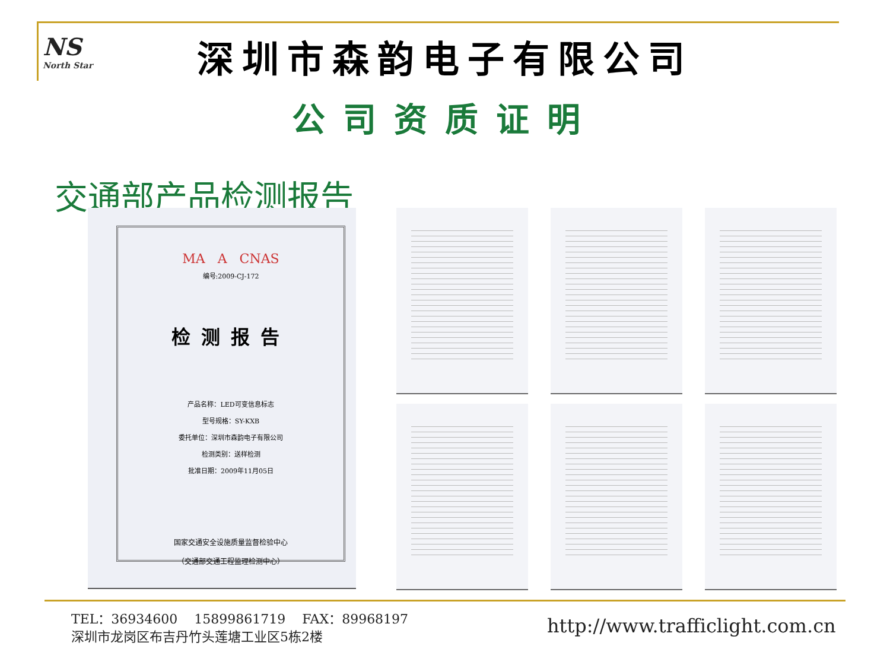NS
North Star
深圳市森韵电子有限公司
公司资质证明
交通部产品检测报告
MA A CNAS
编号:2009-CJ-172
检测报告
产品名称：LED可变信息标志
型号规格：SY-KXB
委托单位：深圳市森韵电子有限公司
检测类别：送样检测
批准日期：2009年11月05日
国家交通安全设施质量监督检验中心
（交通部交通工程监理检测中心）
TEL：36934600 15899861719 FAX：89968197
深圳市龙岗区布吉丹竹头莲塘工业区5栋2楼
http://www.trafficlight.com.cn